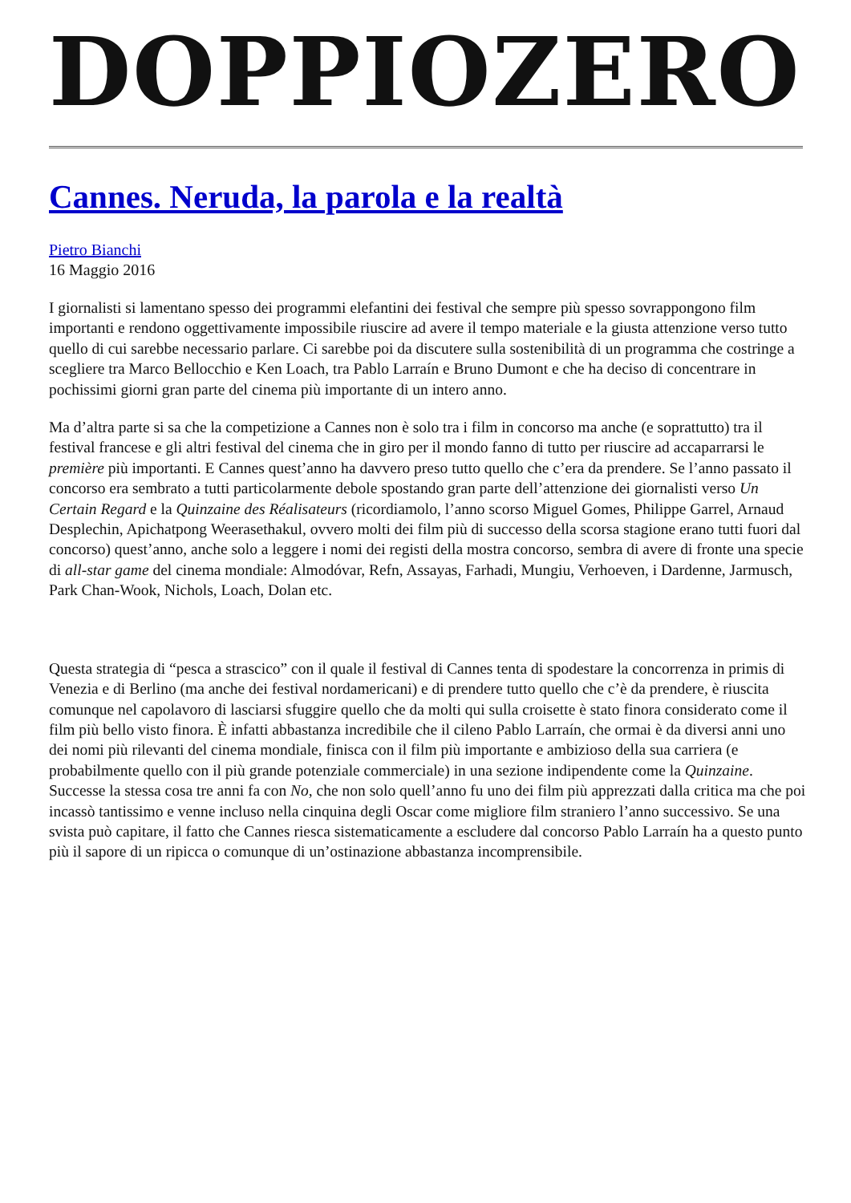DOPPIOZERO
Cannes. Neruda, la parola e la realtà
Pietro Bianchi
16 Maggio 2016
I giornalisti si lamentano spesso dei programmi elefantini dei festival che sempre più spesso sovrappongono film importanti e rendono oggettivamente impossibile riuscire ad avere il tempo materiale e la giusta attenzione verso tutto quello di cui sarebbe necessario parlare. Ci sarebbe poi da discutere sulla sostenibilità di un programma che costringe a scegliere tra Marco Bellocchio e Ken Loach, tra Pablo Larraín e Bruno Dumont e che ha deciso di concentrare in pochissimi giorni gran parte del cinema più importante di un intero anno.
Ma d’altra parte si sa che la competizione a Cannes non è solo tra i film in concorso ma anche (e soprattutto) tra il festival francese e gli altri festival del cinema che in giro per il mondo fanno di tutto per riuscire ad accaparrarsi le première più importanti. E Cannes quest’anno ha davvero preso tutto quello che c’era da prendere. Se l’anno passato il concorso era sembrato a tutti particolarmente debole spostando gran parte dell’attenzione dei giornalisti verso Un Certain Regard e la Quinzaine des Réalisateurs (ricordiamolo, l’anno scorso Miguel Gomes, Philippe Garrel, Arnaud Desplechin, Apichatpong Weerasethakul, ovvero molti dei film più di successo della scorsa stagione erano tutti fuori dal concorso) quest’anno, anche solo a leggere i nomi dei registi della mostra concorso, sembra di avere di fronte una specie di all-star game del cinema mondiale: Almodóvar, Refn, Assayas, Farhadi, Mungiu, Verhoeven, i Dardenne, Jarmusch, Park Chan-Wook, Nichols, Loach, Dolan etc.
Questa strategia di “pesca a strascico” con il quale il festival di Cannes tenta di spodestare la concorrenza in primis di Venezia e di Berlino (ma anche dei festival nordamericani) e di prendere tutto quello che c’è da prendere, è riuscita comunque nel capolavoro di lasciarsi sfuggire quello che da molti qui sulla croisette è stato finora considerato come il film più bello visto finora. È infatti abbastanza incredibile che il cileno Pablo Larraín, che ormai è da diversi anni uno dei nomi più rilevanti del cinema mondiale, finisca con il film più importante e ambizioso della sua carriera (e probabilmente quello con il più grande potenziale commerciale) in una sezione indipendente come la Quinzaine. Successe la stessa cosa tre anni fa con No, che non solo quell’anno fu uno dei film più apprezzati dalla critica ma che poi incassò tantissimo e venne incluso nella cinquina degli Oscar come migliore film straniero l’anno successivo. Se una svista può capitare, il fatto che Cannes riesca sistematicamente a escludere dal concorso Pablo Larraín ha a questo punto più il sapore di un ripicca o comunque di un’ostinazione abbastanza incomprensibile.